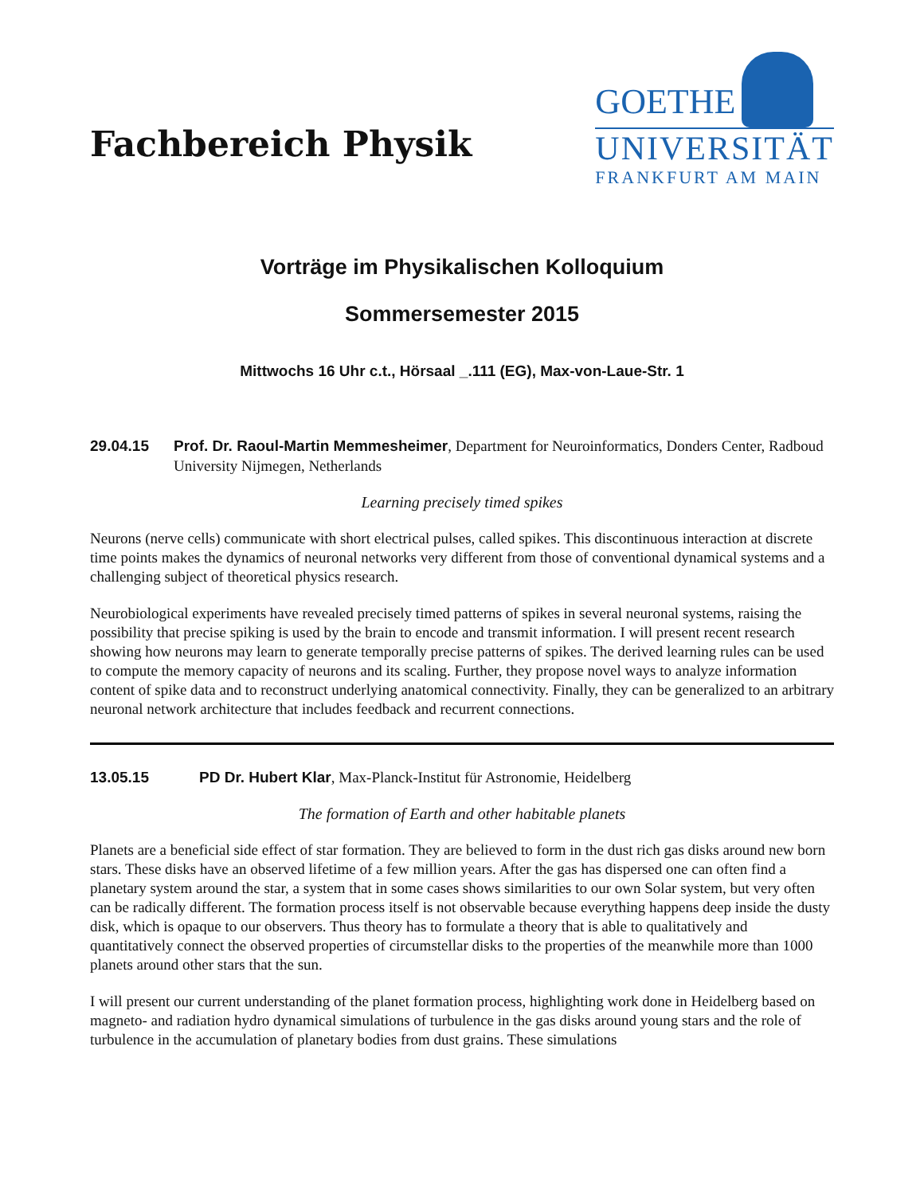Fachbereich Physik
GOETHE
UNIVERSITÄT
FRANKFURT AM MAIN
Vorträge im Physikalischen Kolloquium
Sommersemester 2015
Mittwochs 16 Uhr c.t., Hörsaal _.111 (EG), Max-von-Laue-Str. 1
29.04.15 Prof. Dr. Raoul-Martin Memmesheimer, Department for Neuroinformatics, Donders Center, Radboud University Nijmegen, Netherlands
Learning precisely timed spikes
Neurons (nerve cells) communicate with short electrical pulses, called spikes. This discontinuous interaction at discrete time points makes the dynamics of neuronal networks very different from those of conventional dynamical systems and a challenging subject of theoretical physics research.
Neurobiological experiments have revealed precisely timed patterns of spikes in several neuronal systems, raising the possibility that precise spiking is used by the brain to encode and transmit information. I will present recent research showing how neurons may learn to generate temporally precise patterns of spikes. The derived learning rules can be used to compute the memory capacity of neurons and its scaling. Further, they propose novel ways to analyze information content of spike data and to reconstruct underlying anatomical connectivity. Finally, they can be generalized to an arbitrary neuronal network architecture that includes feedback and recurrent connections.
13.05.15 PD Dr. Hubert Klar, Max-Planck-Institut für Astronomie, Heidelberg
The formation of Earth and other habitable planets
Planets are a beneficial side effect of star formation. They are believed to form in the dust rich gas disks around new born stars. These disks have an observed lifetime of a few million years. After the gas has dispersed one can often find a planetary system around the star, a system that in some cases shows similarities to our own Solar system, but very often can be radically different. The formation process itself is not observable because everything happens deep inside the dusty disk, which is opaque to our observers. Thus theory has to formulate a theory that is able to qualitatively and quantitatively connect the observed properties of circumstellar disks to the properties of the meanwhile more than 1000 planets around other stars that the sun.
I will present our current understanding of the planet formation process, highlighting work done in Heidelberg based on magneto- and radiation hydro dynamical simulations of turbulence in the gas disks around young stars and the role of turbulence in the accumulation of planetary bodies from dust grains. These simulations